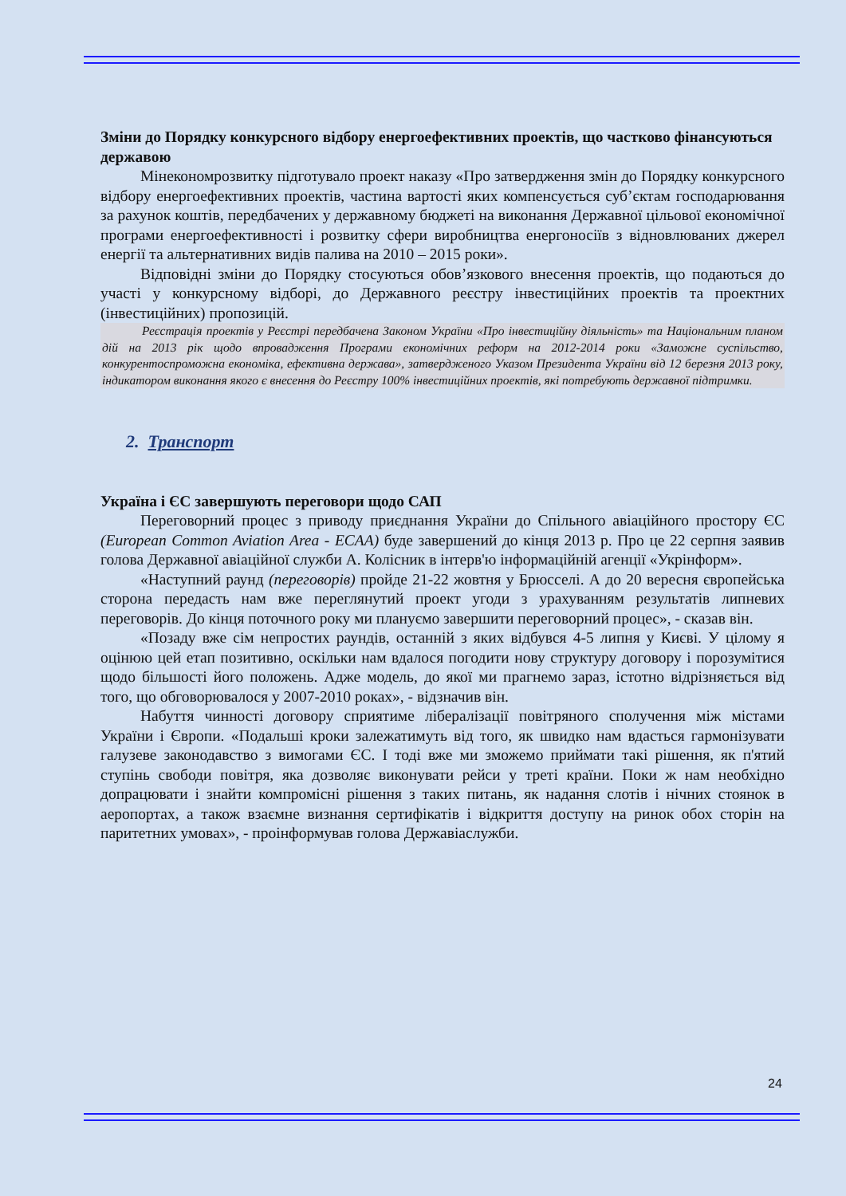Зміни до Порядку конкурсного відбору енергоефективних проектів, що частково фінансуються державою
Мінекономрозвитку підготувало проект наказу «Про затвердження змін до Порядку конкурсного відбору енергоефективних проектів, частина вартості яких компенсується суб’єктам господарювання за рахунок коштів, передбачених у державному бюджеті на виконання Державної цільової економічної програми енергоефективності і розвитку сфери виробництва енергоносіїв з відновлюваних джерел енергії та альтернативних видів палива на 2010 – 2015 роки».
Відповідні зміни до Порядку стосуються обов’язкового внесення проектів, що подаються до участі у конкурсному відборі, до Державного реєстру інвестиційних проектів та проектних (інвестиційних) пропозицій.
Реєстрація проектів у Реєстрі передбачена Законом України «Про інвестиційну діяльність» та Національним планом дій на 2013 рік щодо впровадження Програми економічних реформ на 2012-2014 роки «Заможне суспільство, конкурентоспроможна економіка, ефективна держава», затвердженого Указом Президента України від 12 березня 2013 року, індикатором виконання якого є внесення до Реєстру 100% інвестиційних проектів, які потребують державної підтримки.
2. Транспорт
Україна і ЄС завершують переговори щодо САП
Переговорний процес з приводу приєднання України до Спільного авіаційного простору ЄС (European Common Aviation Area - ECAA) буде завершений до кінця 2013 р. Про це 22 серпня заявив голова Державної авіаційної служби А. Колісник в інтерв'ю інформаційній агенції «Укрінформ».
«Наступний раунд (переговорів) пройде 21-22 жовтня у Брюсселі. А до 20 вересня європейська сторона передасть нам вже переглянутий проект угоди з урахуванням результатів липневих переговорів. До кінця поточного року ми плануємо завершити переговорний процес», - сказав він.
«Позаду вже сім непростих раундів, останній з яких відбувся 4-5 липня у Києві. У цілому я оцінюю цей етап позитивно, оскільки нам вдалося погодити нову структуру договору і порозумітися щодо більшості його положень. Адже модель, до якої ми прагнемо зараз, істотно відрізняється від того, що обговорювалося у 2007-2010 роках», - відзначив він.
Набуття чинності договору сприятиме лібералізації повітряного сполучення між містами України і Європи. «Подальші кроки залежатимуть від того, як швидко нам вдасться гармонізувати галузеве законодавство з вимогами ЄС. І тоді вже ми зможемо приймати такі рішення, як п'ятий ступінь свободи повітря, яка дозволяє виконувати рейси у треті країни. Поки ж нам необхідно допрацювати і знайти компромісні рішення з таких питань, як надання слотів і нічних стоянок в аеропортах, а також взаємне визнання сертифікатів і відкриття доступу на ринок обох сторін на паритетних умовах», - проінформував голова Державіаслужби.
24